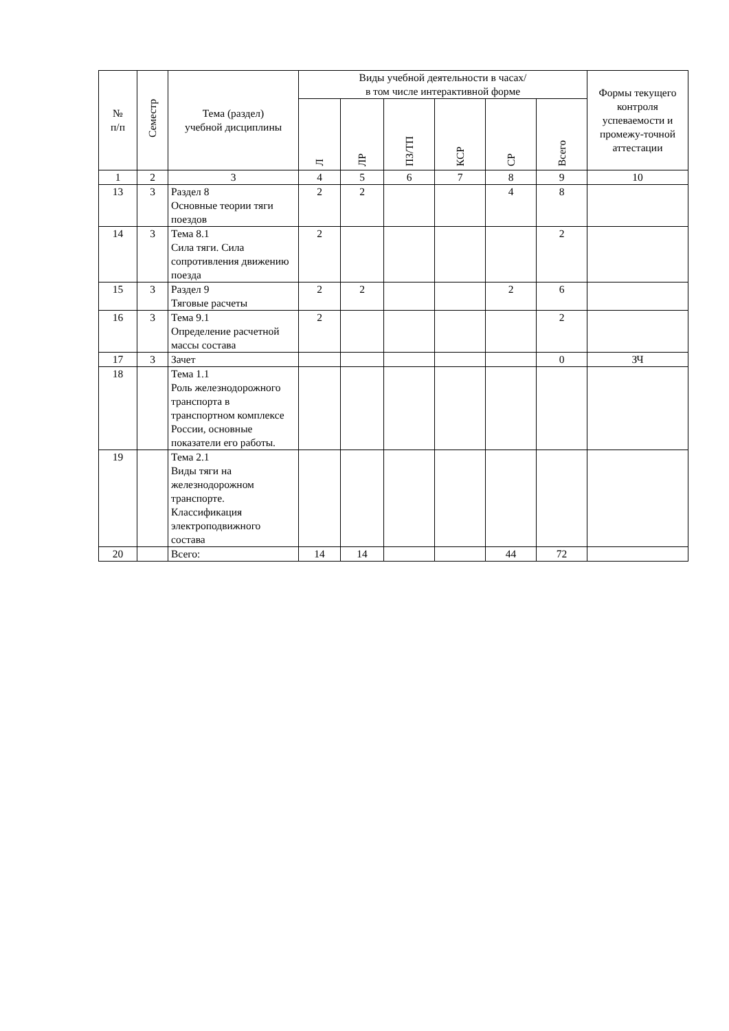| № п/п | Семестр | Тема (раздел) учебной дисциплины | Виды учебной деятельности в часах/ в том числе интерактивной форме | | | | | | Формы текущего контроля успеваемости и промежу-точной аттестации |
| --- | --- | --- | --- | --- | --- | --- | --- | --- | --- |
| | | | Л | ЛР | ПЗ/ТП | КСР | СР | Всего | |
| 1 | 2 | 3 | 4 | 5 | 6 | 7 | 8 | 9 | 10 |
| 13 | 3 | Раздел 8 Основные теории тяги поездов | 2 | 2 | | | 4 | 8 | |
| 14 | 3 | Тема 8.1 Сила тяги. Сила сопротивления движению поезда | 2 | | | | | 2 | |
| 15 | 3 | Раздел 9 Тяговые расчеты | 2 | 2 | | | 2 | 6 | |
| 16 | 3 | Тема 9.1 Определение расчетной массы состава | 2 | | | | | 2 | |
| 17 | 3 | Зачет | | | | | | 0 | ЗЧ |
| 18 | | Тема 1.1 Роль железнодорожного транспорта в транспортном комплексе России, основные показатели его работы. | | | | | | | |
| 19 | | Тема 2.1 Виды тяги на железнодорожном транспорте. Классификация электроподвижного состава | | | | | | | |
| 20 | | Всего: | 14 | 14 | | | 44 | 72 | |